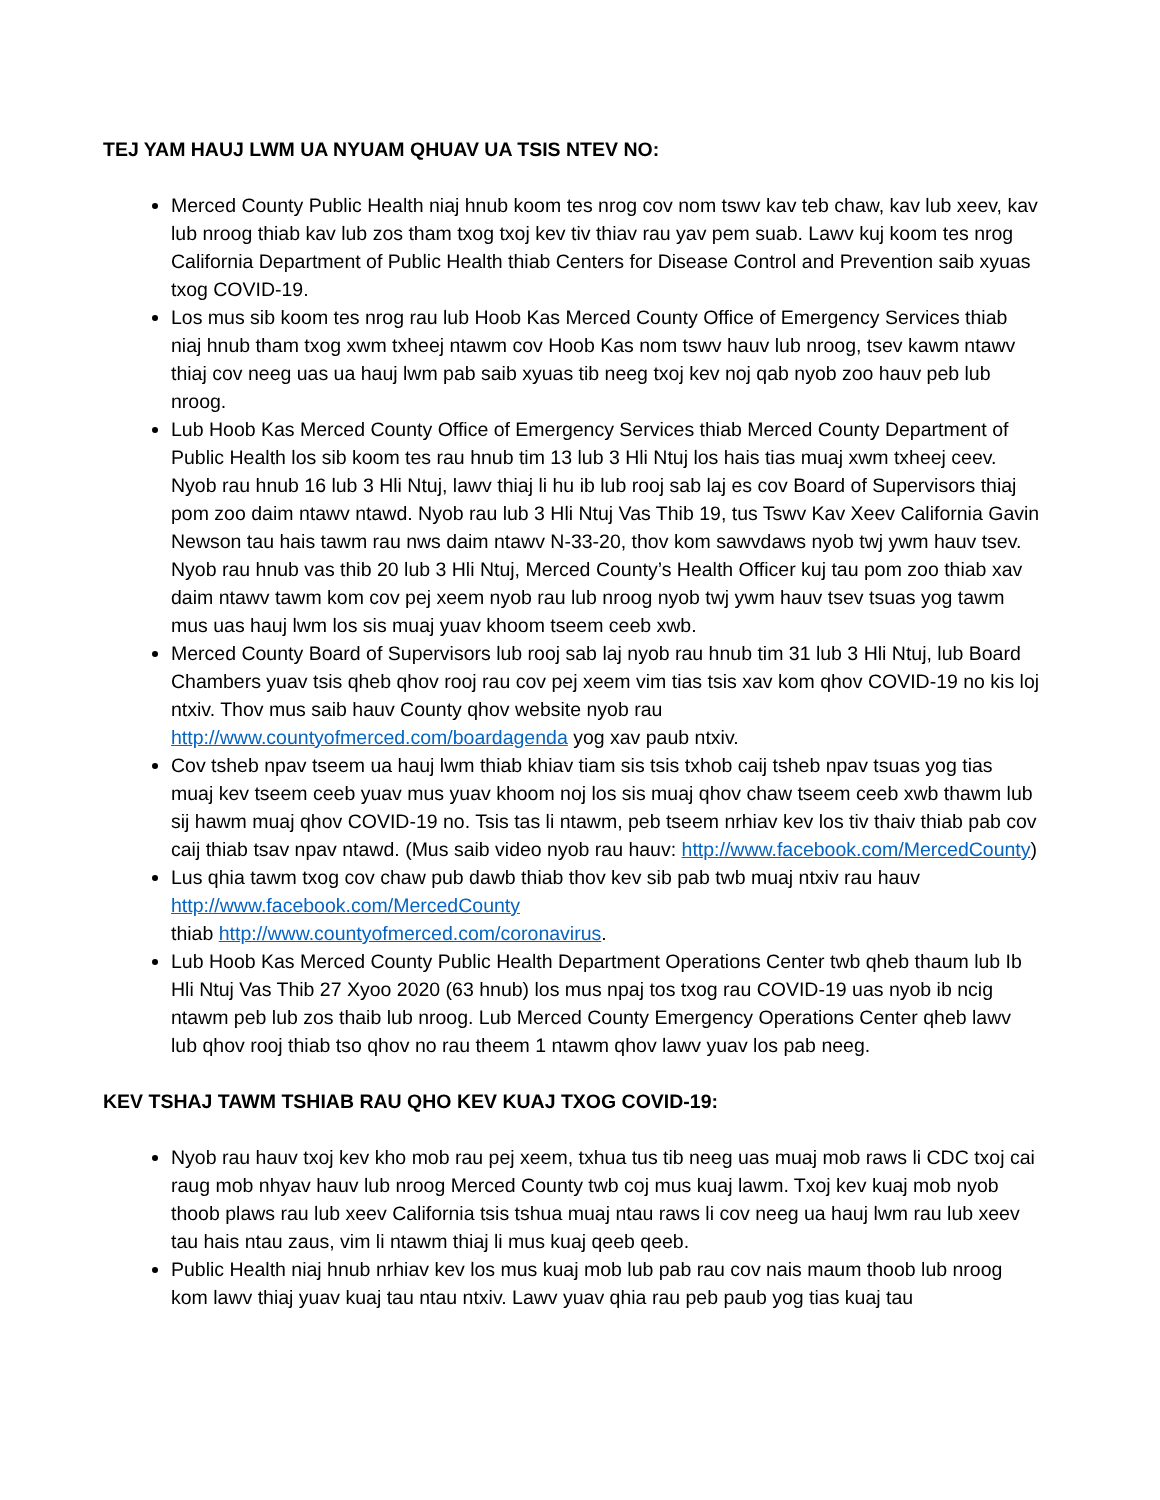TEJ YAM HAUJ LWM UA NYUAM QHUAV UA TSIS NTEV NO:
Merced County Public Health niaj hnub koom tes nrog cov nom tswv kav teb chaw, kav lub xeev, kav lub nroog thiab kav lub zos tham txog txoj kev tiv thiav rau yav pem suab. Lawv kuj koom tes nrog California Department of Public Health thiab Centers for Disease Control and Prevention saib xyuas txog COVID-19.
Los mus sib koom tes nrog rau lub Hoob Kas Merced County Office of Emergency Services thiab niaj hnub tham txog xwm txheej ntawm cov Hoob Kas nom tswv hauv lub nroog, tsev kawm ntawv thiaj cov neeg uas ua hauj lwm pab saib xyuas tib neeg txoj kev noj qab nyob zoo hauv peb lub nroog.
Lub Hoob Kas Merced County Office of Emergency Services thiab Merced County Department of Public Health los sib koom tes rau hnub tim 13 lub 3 Hli Ntuj los hais tias muaj xwm txheej ceev. Nyob rau hnub 16 lub 3 Hli Ntuj, lawv thiaj li hu ib lub rooj sab laj es cov Board of Supervisors thiaj pom zoo daim ntawv ntawd. Nyob rau lub 3 Hli Ntuj Vas Thib 19, tus Tswv Kav Xeev California Gavin Newson tau hais tawm rau nws daim ntawv N-33-20, thov kom sawvdaws nyob twj ywm hauv tsev. Nyob rau hnub vas thib 20 lub 3 Hli Ntuj, Merced County’s Health Officer kuj tau pom zoo thiab xav daim ntawv tawm kom cov pej xeem nyob rau lub nroog nyob twj ywm hauv tsev tsuas yog tawm mus uas hauj lwm los sis muaj yuav khoom tseem ceeb xwb.
Merced County Board of Supervisors lub rooj sab laj nyob rau hnub tim 31 lub 3 Hli Ntuj, lub Board Chambers yuav tsis qheb qhov rooj rau cov pej xeem vim tias tsis xav kom qhov COVID-19 no kis loj ntxiv. Thov mus saib hauv County qhov website nyob rau http://www.countyofmerced.com/boardagenda yog xav paub ntxiv.
Cov tsheb npav tseem ua hauj lwm thiab khiav tiam sis tsis txhob caij tsheb npav tsuas yog tias muaj kev tseem ceeb yuav mus yuav khoom noj los sis muaj qhov chaw tseem ceeb xwb thawm lub sij hawm muaj qhov COVID-19 no. Tsis tas li ntawm, peb tseem nrhiav kev los tiv thaiv thiab pab cov caij thiab tsav npav ntawd. (Mus saib video nyob rau hauv: http://www.facebook.com/MercedCounty)
Lus qhia tawm txog cov chaw pub dawb thiab thov kev sib pab twb muaj ntxiv rau hauv http://www.facebook.com/MercedCounty
thiab http://www.countyofmerced.com/coronavirus.
Lub Hoob Kas Merced County Public Health Department Operations Center twb qheb thaum lub Ib Hli Ntuj Vas Thib 27 Xyoo 2020 (63 hnub) los mus npaj tos txog rau COVID-19 uas nyob ib ncig ntawm peb lub zos thaib lub nroog. Lub Merced County Emergency Operations Center qheb lawv lub qhov rooj thiab tso qhov no rau theem 1 ntawm qhov lawv yuav los pab neeg.
KEV TSHAJ TAWM TSHIAB RAU QHO KEV KUAJ TXOG COVID-19:
Nyob rau hauv txoj kev kho mob rau pej xeem, txhua tus tib neeg uas muaj mob raws li CDC txoj cai raug mob nhyav hauv lub nroog Merced County twb coj mus kuaj lawm. Txoj kev kuaj mob nyob thoob plaws rau lub xeev California tsis tshua muaj ntau raws li cov neeg ua hauj lwm rau lub xeev tau hais ntau zaus, vim li ntawm thiaj li mus kuaj qeeb qeeb.
Public Health niaj hnub nrhiav kev los mus kuaj mob lub pab rau cov nais maum thoob lub nroog kom lawv thiaj yuav kuaj tau ntau ntxiv. Lawv yuav qhia rau peb paub yog tias kuaj tau